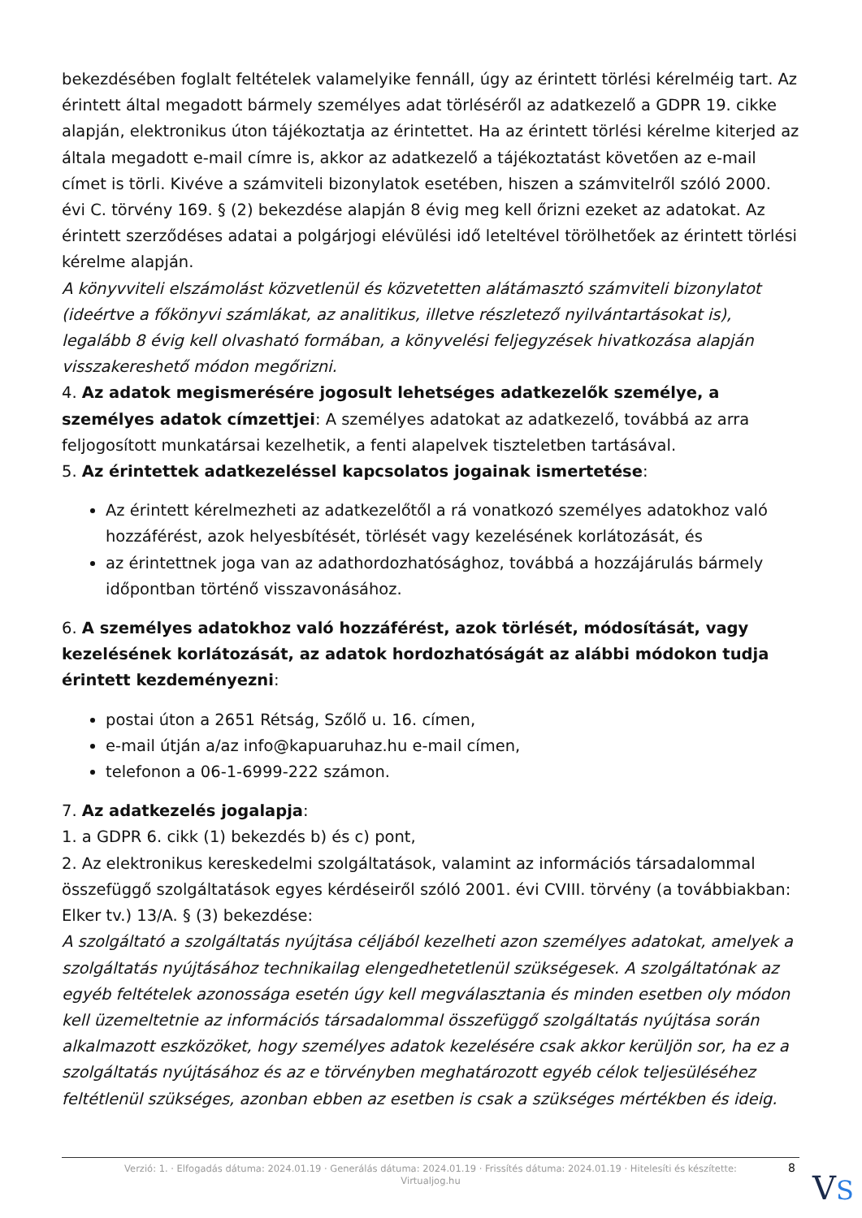bekezdésében foglalt feltételek valamelyike fennáll, úgy az érintett törlési kérelméig tart. Az érintett által megadott bármely személyes adat törléséről az adatkezelő a GDPR 19. cikke alapján, elektronikus úton tájékoztatja az érintettet. Ha az érintett törlési kérelme kiterjed az általa megadott e-mail címre is, akkor az adatkezelő a tájékoztatást követően az e-mail címet is törli. Kivéve a számviteli bizonylatok esetében, hiszen a számvitelről szóló 2000. évi C. törvény 169. § (2) bekezdése alapján 8 évig meg kell őrizni ezeket az adatokat. Az érintett szerződéses adatai a polgárjogi elévülési idő leteltével törölhetőek az érintett törlési kérelme alapján.
A könyvviteli elszámolást közvetlenül és közvetetten alátámasztó számviteli bizonylatot (ideértve a főkönyvi számlákat, az analitikus, illetve részletező nyilvántartásokat is), legalább 8 évig kell olvasható formában, a könyvelési feljegyzések hivatkozása alapján visszakereshető módon megőrizni.
4. Az adatok megismerésére jogosult lehetséges adatkezelők személye, a személyes adatok címzettjei: A személyes adatokat az adatkezelő, továbbá az arra feljogosított munkatársai kezelhetik, a fenti alapelvek tiszteletben tartásával.
5. Az érintettek adatkezeléssel kapcsolatos jogainak ismertetése:
Az érintett kérelmezheti az adatkezelőtől a rá vonatkozó személyes adatokhoz való hozzáférést, azok helyesbítését, törlését vagy kezelésének korlátozását, és
az érintettnek joga van az adathordozhatósághoz, továbbá a hozzájárulás bármely időpontban történő visszavonásához.
6. A személyes adatokhoz való hozzáférést, azok törlését, módosítását, vagy kezelésének korlátozását, az adatok hordozhatóságát az alábbi módokon tudja érintett kezdeményezni:
postai úton a 2651 Rétság, Szőlő u. 16. címen,
e-mail útján a/az info@kapuaruhaz.hu e-mail címen,
telefonon a 06-1-6999-222 számon.
7. Az adatkezelés jogalapja:
1. a GDPR 6. cikk (1) bekezdés b) és c) pont,
2. Az elektronikus kereskedelmi szolgáltatások, valamint az információs társadalommal összefüggő szolgáltatások egyes kérdéseiről szóló 2001. évi CVIII. törvény (a továbbiakban: Elker tv.) 13/A. § (3) bekezdése:
A szolgáltató a szolgáltatás nyújtása céljából kezelheti azon személyes adatokat, amelyek a szolgáltatás nyújtásához technikailag elengedhetetlenül szükségesek. A szolgáltatónak az egyéb feltételek azonossága esetén úgy kell megválasztania és minden esetben oly módon kell üzemeltetnie az információs társadalommal összefüggő szolgáltatás nyújtása során alkalmazott eszközöket, hogy személyes adatok kezelésére csak akkor kerüljön sor, ha ez a szolgáltatás nyújtásához és az e törvényben meghatározott egyéb célok teljesüléséhez feltétlenül szükséges, azonban ebben az esetben is csak a szükséges mértékben és ideig.
Verzió: 1. · Elfogadás dátuma: 2024.01.19 · Generálás dátuma: 2024.01.19 · Frissítés dátuma: 2024.01.19 · Hitelesíti és készítette:
Virtualjog.hu
8
VS